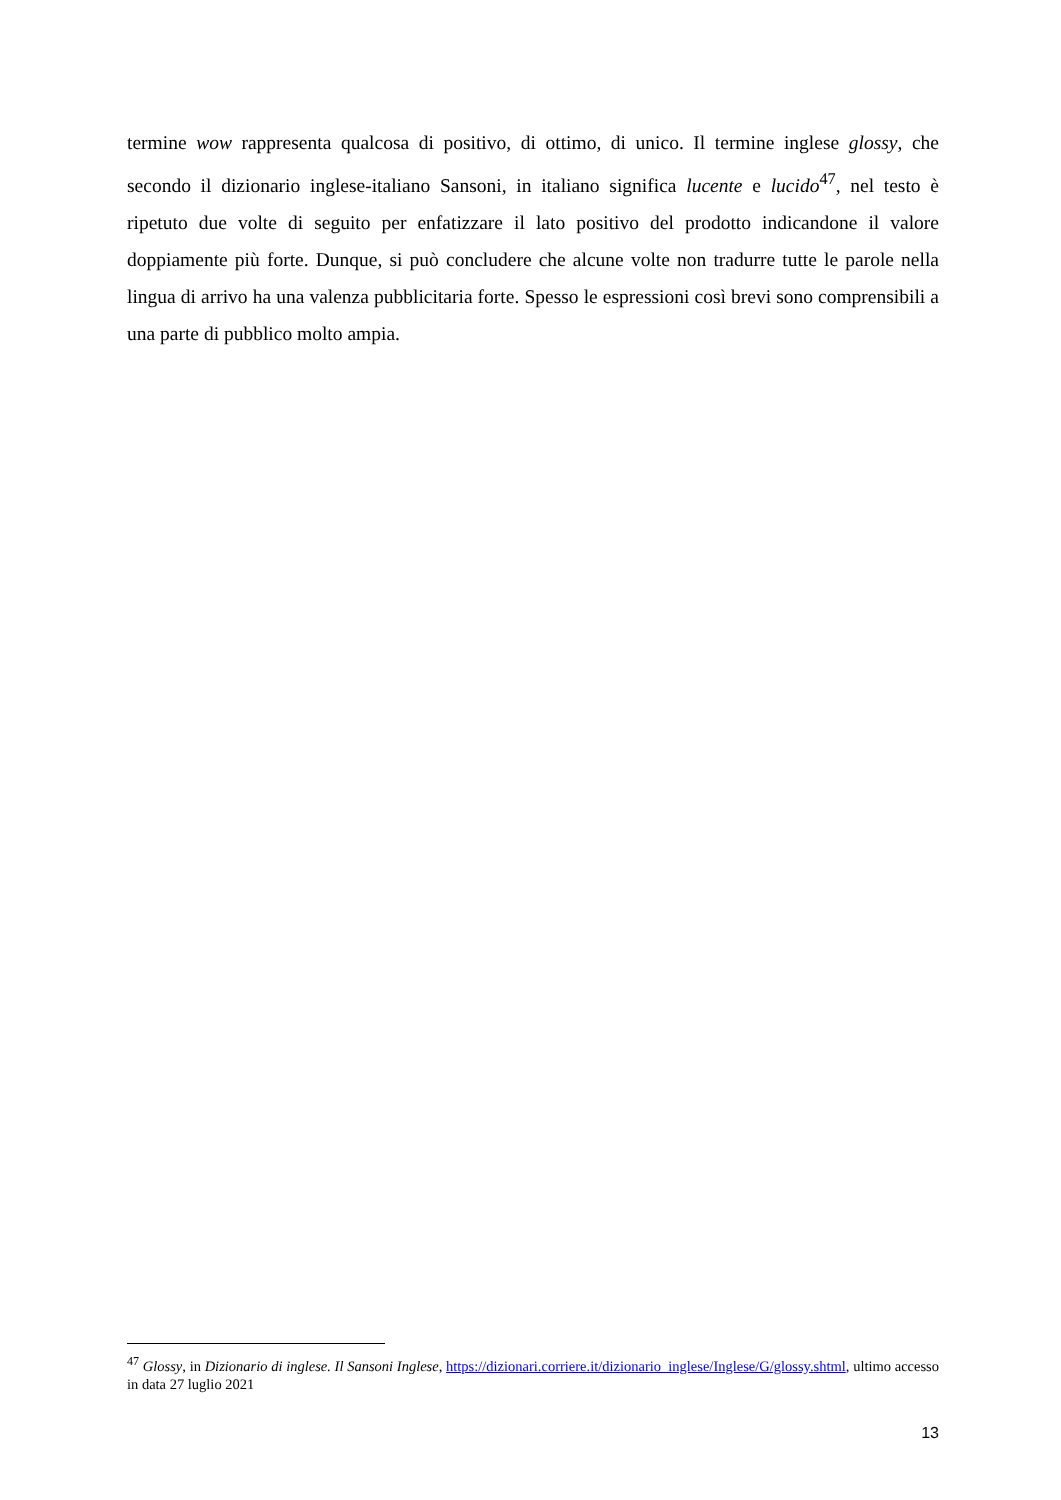termine wow rappresenta qualcosa di positivo, di ottimo, di unico. Il termine inglese glossy, che secondo il dizionario inglese-italiano Sansoni, in italiano significa lucente e lucido<sup>47</sup>, nel testo è ripetuto due volte di seguito per enfatizzare il lato positivo del prodotto indicandone il valore doppiamente più forte. Dunque, si può concludere che alcune volte non tradurre tutte le parole nella lingua di arrivo ha una valenza pubblicitaria forte. Spesso le espressioni così brevi sono comprensibili a una parte di pubblico molto ampia.
<sup>47</sup> Glossy, in Dizionario di inglese. Il Sansoni Inglese, https://dizionari.corriere.it/dizionario_inglese/Inglese/G/glossy.shtml, ultimo accesso in data 27 luglio 2021
13